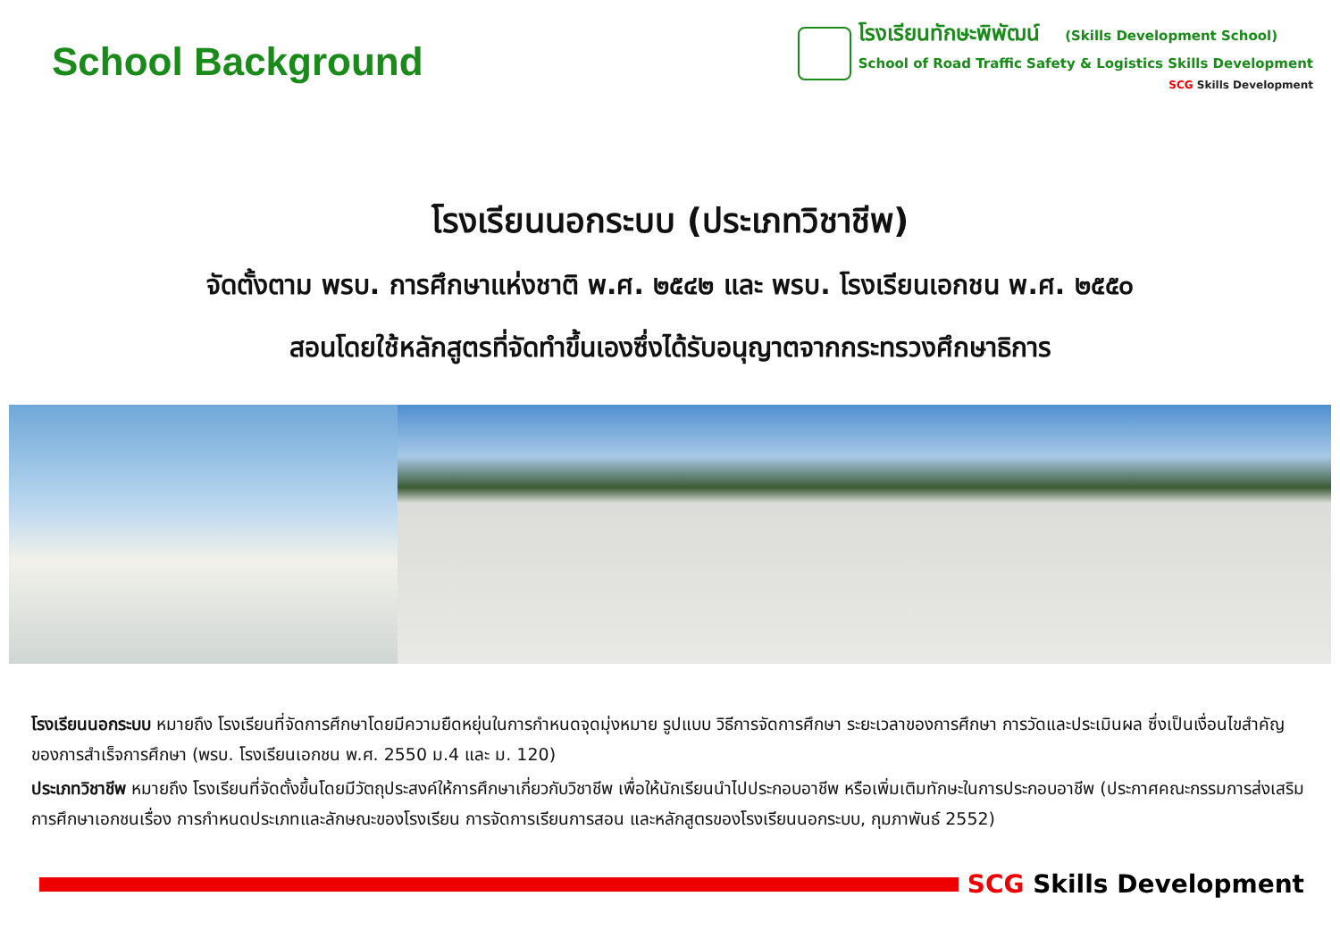School Background
โรงเรียนทักษะพิพัฒน์ (Skills Development School)
School of Road Traffic Safety & Logistics Skills Development
SCG Skills Development
โรงเรียนนอกระบบ (ประเภทวิชาชีพ)
จัดตั้งตาม พรบ. การศึกษาแห่งชาติ พ.ศ. ๒๕๔๒ และ พรบ. โรงเรียนเอกชน พ.ศ. ๒๕๕๐
สอนโดยใช้หลักสูตรที่จัดทำขึ้นเองซึ่งได้รับอนุญาตจากกระทรวงศึกษาธิการ
โรงเรียนนอกระบบ หมายถึง โรงเรียนที่จัดการศึกษาโดยมีความยืดหยุ่นในการกำหนดจุดมุ่งหมาย รูปแบบ วิธีการจัดการศึกษา ระยะเวลาของการศึกษา การวัดและประเมินผล ซึ่งเป็นเงื่อนไขสำคัญของการสำเร็จการศึกษา (พรบ. โรงเรียนเอกชน พ.ศ. 2550 ม.4 และ ม. 120)
ประเภทวิชาชีพ หมายถึง โรงเรียนที่จัดตั้งขึ้นโดยมีวัตถุประสงค์ให้การศึกษาเกี่ยวกับวิชาชีพ เพื่อให้นักเรียนนำไปประกอบอาชีพ หรือเพิ่มเติมทักษะในการประกอบอาชีพ (ประกาศคณะกรรมการส่งเสริมการศึกษาเอกชนเรื่อง การกำหนดประเภทและลักษณะของโรงเรียน การจัดการเรียนการสอน และหลักสูตรของโรงเรียนนอกระบบ, กุมภาพันธ์ 2552)
SCG Skills Development